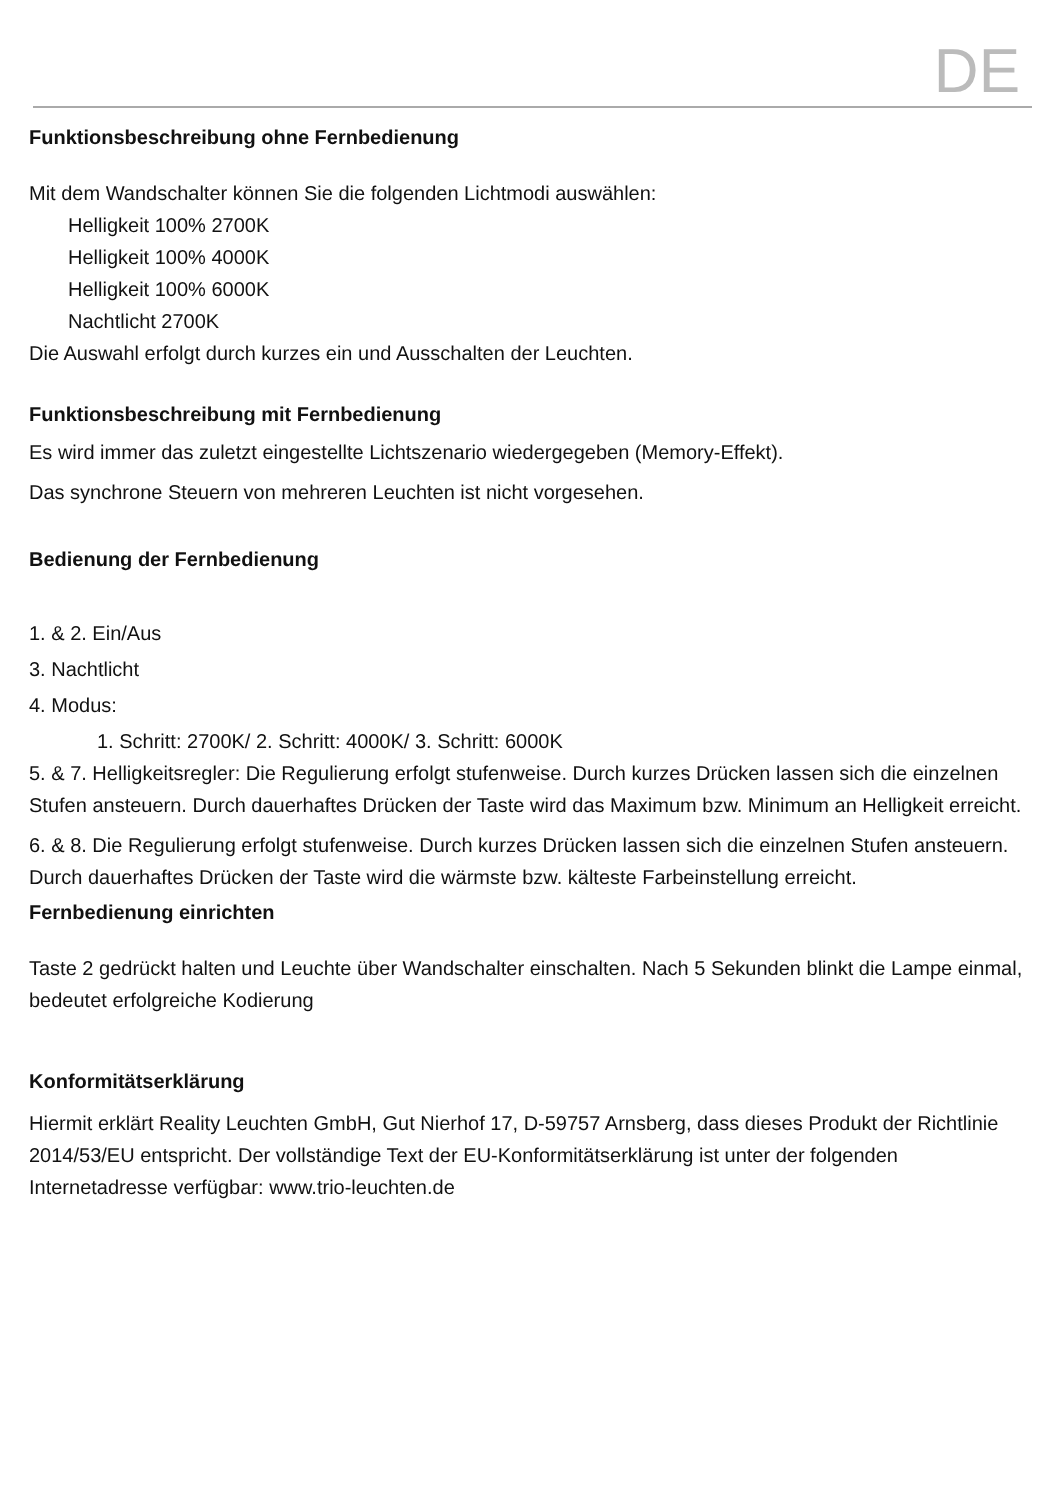DE
Funktionsbeschreibung ohne Fernbedienung
Mit dem Wandschalter können Sie die folgenden Lichtmodi auswählen:
Helligkeit 100% 2700K
Helligkeit 100% 4000K
Helligkeit 100% 6000K
Nachtlicht 2700K
Die Auswahl erfolgt durch kurzes ein und Ausschalten der Leuchten.
Funktionsbeschreibung mit Fernbedienung
Es wird immer das zuletzt eingestellte Lichtszenario wiedergegeben (Memory-Effekt).
Das synchrone Steuern von mehreren Leuchten ist nicht vorgesehen.
Bedienung der Fernbedienung
1. & 2. Ein/Aus
3. Nachtlicht
4. Modus:
1. Schritt: 2700K/ 2. Schritt: 4000K/ 3. Schritt: 6000K
5. & 7. Helligkeitsregler: Die Regulierung erfolgt stufenweise. Durch kurzes Drücken lassen sich die einzelnen Stufen ansteuern. Durch dauerhaftes Drücken der Taste wird das Maximum bzw. Minimum an Helligkeit erreicht.
6. & 8. Die Regulierung erfolgt stufenweise. Durch kurzes Drücken lassen sich die einzelnen Stufen ansteuern. Durch dauerhaftes Drücken der Taste wird die wärmste bzw. kälteste Farbeinstellung erreicht.
Fernbedienung einrichten
Taste 2 gedrückt halten und Leuchte über Wandschalter einschalten. Nach 5 Sekunden blinkt die Lampe einmal, bedeutet erfolgreiche Kodierung
Konformitätserklärung
Hiermit erklärt Reality Leuchten GmbH, Gut Nierhof 17, D-59757 Arnsberg, dass dieses Produkt der Richtlinie 2014/53/EU entspricht. Der vollständige Text der EU-Konformitätserklärung ist unter der folgenden Internetadresse verfügbar: www.trio-leuchten.de